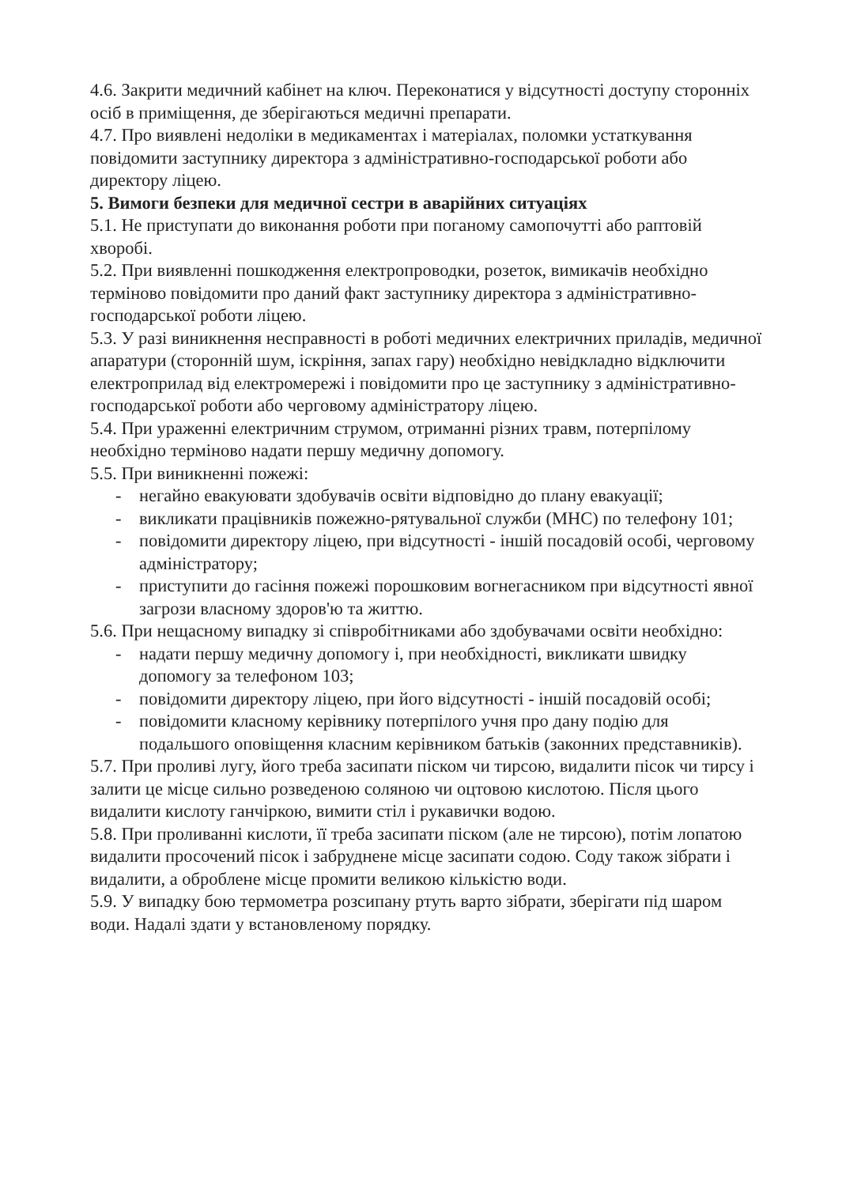4.6. Закрити медичний кабінет на ключ. Переконатися у відсутності доступу сторонніх осіб в приміщення, де зберігаються медичні препарати.
4.7. Про виявлені недоліки в медикаментах і матеріалах, поломки устаткування повідомити заступнику директора з адміністративно-господарської роботи або директору ліцею.
5. Вимоги безпеки для медичної сестри в аварійних ситуаціях
5.1. Не приступати до виконання роботи при поганому самопочутті або раптовій хворобі.
5.2. При виявленні пошкодження електропроводки, розеток, вимикачів необхідно терміново повідомити про даний факт заступнику директора з адміністративно-господарської роботи ліцею.
5.3. У разі виникнення несправності в роботі медичних електричних приладів, медичної апаратури (сторонній шум, іскріння, запах гару) необхідно невідкладно відключити електроприлад від електромережі і повідомити про це заступнику з адміністративно-господарської роботи або черговому адміністратору ліцею.
5.4. При ураженні електричним струмом, отриманні різних травм, потерпілому необхідно терміново надати першу медичну допомогу.
5.5. При виникненні пожежі:
- негайно евакуювати здобувачів освіти відповідно до плану евакуації;
- викликати працівників пожежно-рятувальної служби (МНС) по телефону 101;
- повідомити директору ліцею, при відсутності - іншій посадовій особі, черговому адміністратору;
- приступити до гасіння пожежі порошковим вогнегасником при відсутності явної загрози власному здоров'ю та життю.
5.6. При нещасному випадку зі співробітниками або здобувачами освіти необхідно:
- надати першу медичну допомогу і, при необхідності, викликати швидку допомогу за телефоном 103;
- повідомити директору ліцею, при його відсутності - іншій посадовій особі;
- повідомити класному керівнику потерпілого учня про дану подію для подальшого оповіщення класним керівником батьків (законних представників).
5.7. При проливі лугу, його треба засипати піском чи тирсою, видалити пісок чи тирсу і залити це місце сильно розведеною соляною чи оцтовою кислотою. Після цього видалити кислоту ганчіркою, вимити стіл і рукавички водою.
5.8. При проливанні кислоти, її треба засипати піском (але не тирсою), потім лопатою видалити просочений пісок і забруднене місце засипати содою. Соду також зібрати і видалити, а оброблене місце промити великою кількістю води.
5.9. У випадку бою термометра розсипану ртуть варто зібрати, зберігати під шаром води. Надалі здати у встановленому порядку.